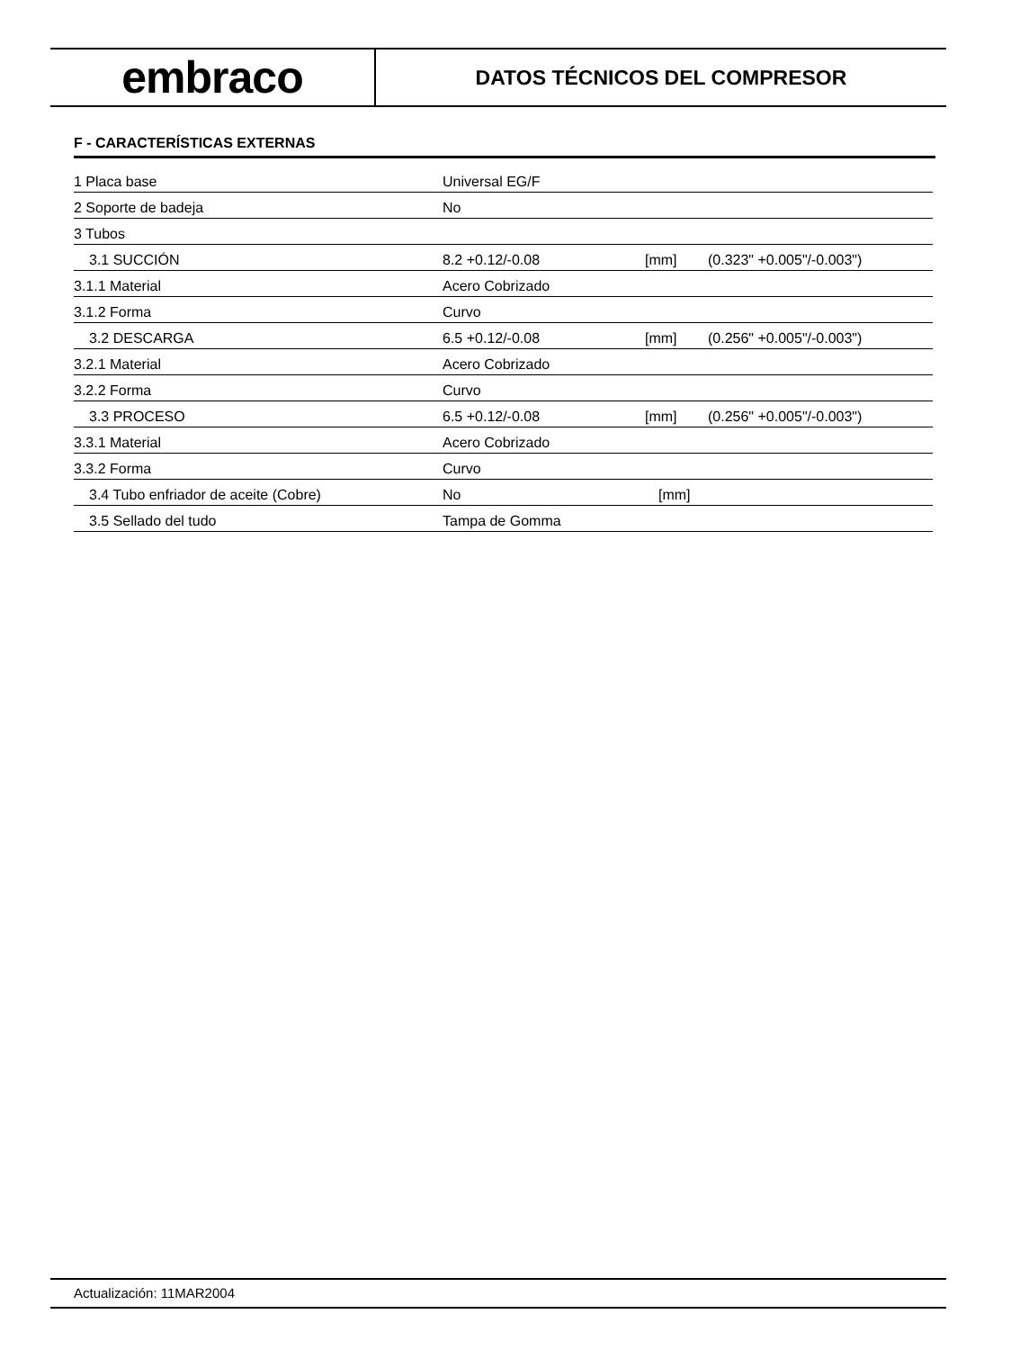embraco
DATOS TÉCNICOS DEL COMPRESOR
F - CARACTERÍSTICAS EXTERNAS
| 1 Placa base | Universal EG/F | | |
| 2 Soporte de badeja | No | | |
| 3 Tubos | | | |
| 3.1 SUCCIÓN | 8.2 +0.12/-0.08 | [mm] | (0.323" +0.005"/-0.003") |
| 3.1.1 Material | Acero Cobrizado | | |
| 3.1.2 Forma | Curvo | | |
| 3.2 DESCARGA | 6.5 +0.12/-0.08 | [mm] | (0.256" +0.005"/-0.003") |
| 3.2.1 Material | Acero Cobrizado | | |
| 3.2.2 Forma | Curvo | | |
| 3.3 PROCESO | 6.5 +0.12/-0.08 | [mm] | (0.256" +0.005"/-0.003") |
| 3.3.1 Material | Acero Cobrizado | | |
| 3.3.2 Forma | Curvo | | |
| 3.4 Tubo enfriador de aceite (Cobre) | No | [mm] | |
| 3.5 Sellado del tudo | Tampa de Gomma | | |
Actualización: 11MAR2004